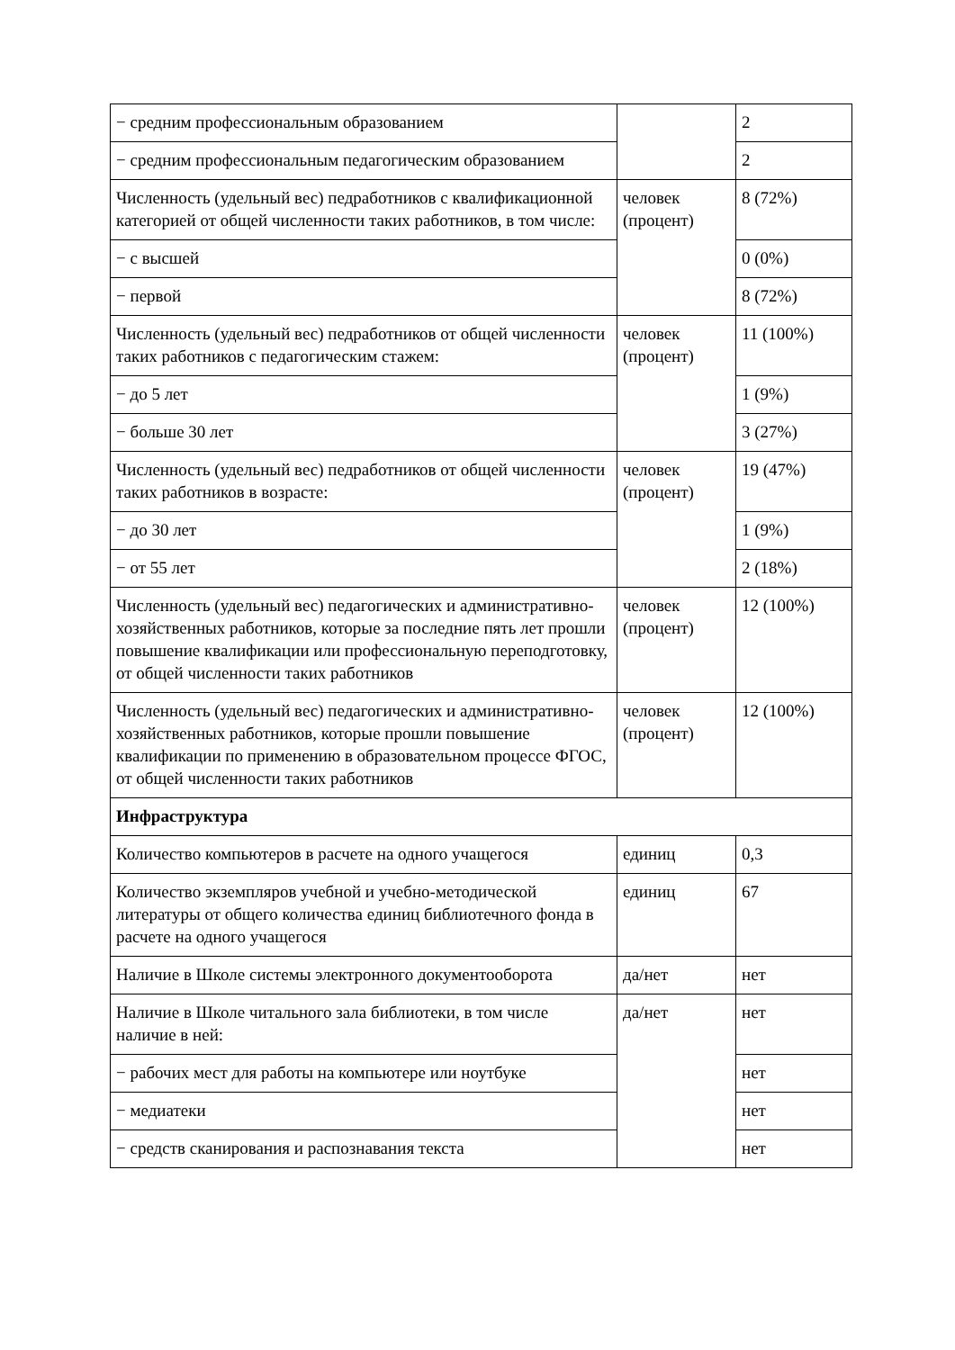| − средним профессиональным образованием | | 2 |
| − средним профессиональным педагогическим образованием | | 2 |
| Численность (удельный вес) педработников с квалификационной категорией от общей численности таких работников, в том числе: | человек (процент) | 8 (72%) |
| − с высшей | | 0 (0%) |
| − первой | | 8 (72%) |
| Численность (удельный вес) педработников от общей численности таких работников с педагогическим стажем: | человек (процент) | 11 (100%) |
| − до 5 лет | | 1 (9%) |
| − больше 30 лет | | 3 (27%) |
| Численность (удельный вес) педработников от общей численности таких работников в возрасте: | человек (процент) | 19 (47%) |
| − до 30 лет | | 1 (9%) |
| − от 55 лет | | 2 (18%) |
| Численность (удельный вес) педагогических и административно-хозяйственных работников, которые за последние пять лет прошли повышение квалификации или профессиональную переподготовку, от общей численности таких работников | человек (процент) | 12 (100%) |
| Численность (удельный вес) педагогических и административно-хозяйственных работников, которые прошли повышение квалификации по применению в образовательном процессе ФГОС, от общей численности таких работников | человек (процент) | 12 (100%) |
| Инфраструктура | | |
| Количество компьютеров в расчете на одного учащегося | единиц | 0,3 |
| Количество экземпляров учебной и учебно-методической литературы от общего количества единиц библиотечного фонда в расчете на одного учащегося | единиц | 67 |
| Наличие в Школе системы электронного документооборота | да/нет | нет |
| Наличие в Школе читального зала библиотеки, в том числе наличие в ней: | да/нет | нет |
| − рабочих мест для работы на компьютере или ноутбуке | | нет |
| − медиатеки | | нет |
| − средств сканирования и распознавания текста | | нет |